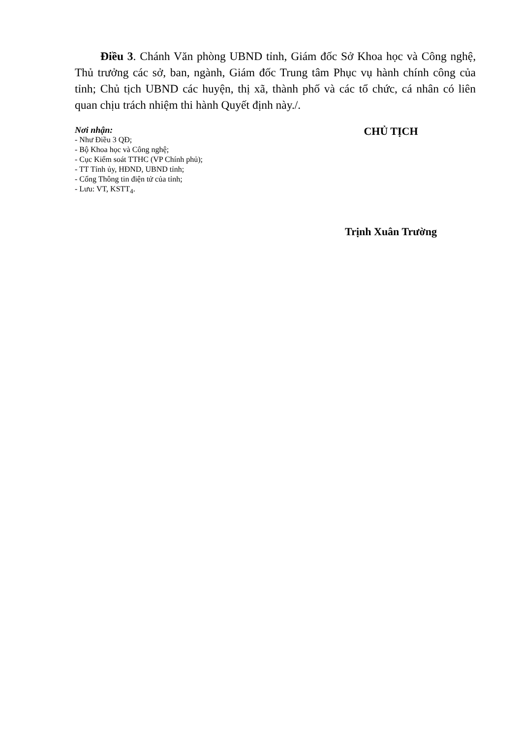Điều 3. Chánh Văn phòng UBND tỉnh, Giám đốc Sở Khoa học và Công nghệ, Thủ trưởng các sở, ban, ngành, Giám đốc Trung tâm Phục vụ hành chính công của tỉnh; Chủ tịch UBND các huyện, thị xã, thành phố và các tổ chức, cá nhân có liên quan chịu trách nhiệm thi hành Quyết định này./.
Nơi nhận:
- Như Điều 3 QĐ;
- Bộ Khoa học và Công nghệ;
- Cục Kiểm soát TTHC (VP Chính phủ);
- TT Tỉnh ủy, HĐND, UBND tỉnh;
- Cổng Thông tin điện tử của tỉnh;
- Lưu: VT, KSTT<sub>4</sub>.
CHỦ TỊCH
Trịnh Xuân Trường